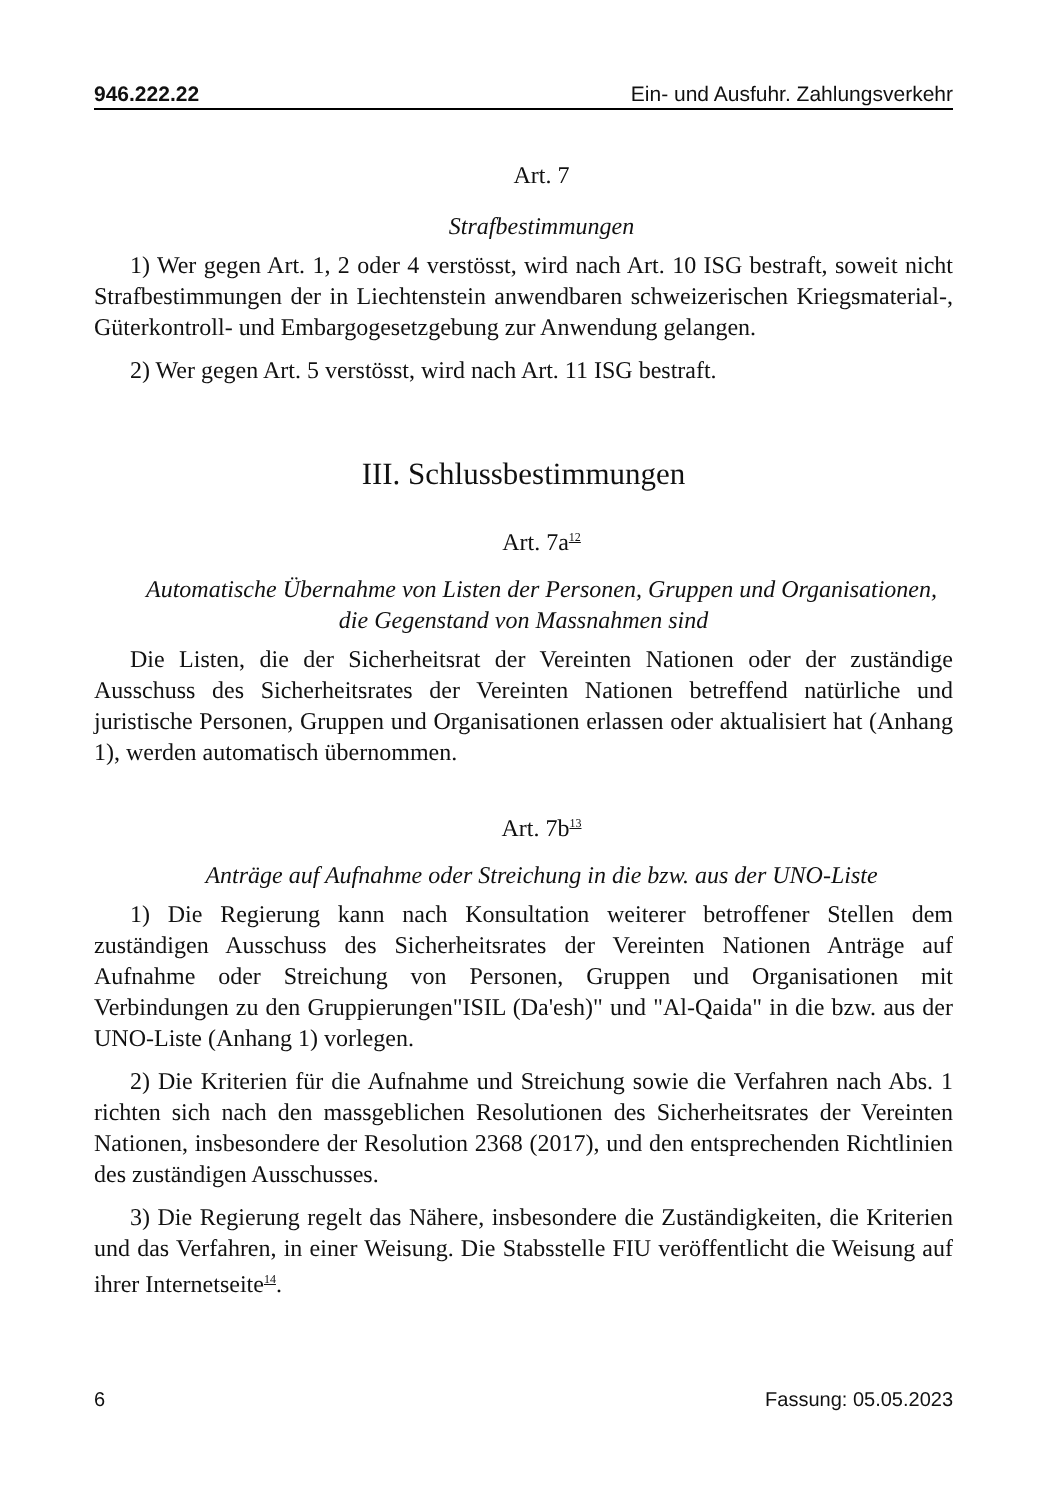946.222.22 Ein- und Ausfuhr. Zahlungsverkehr
Art. 7
Strafbestimmungen
1) Wer gegen Art. 1, 2 oder 4 verstösst, wird nach Art. 10 ISG bestraft, soweit nicht Strafbestimmungen der in Liechtenstein anwendbaren schweizerischen Kriegsmaterial-, Güterkontroll- und Embargogesetzgebung zur Anwendung gelangen.
2) Wer gegen Art. 5 verstösst, wird nach Art. 11 ISG bestraft.
III. Schlussbestimmungen
Art. 7a<sup>12</sup>
Automatische Übernahme von Listen der Personen, Gruppen und Organisationen, die Gegenstand von Massnahmen sind
Die Listen, die der Sicherheitsrat der Vereinten Nationen oder der zuständige Ausschuss des Sicherheitsrates der Vereinten Nationen betreffend natürliche und juristische Personen, Gruppen und Organisationen erlassen oder aktualisiert hat (Anhang 1), werden automatisch übernommen.
Art. 7b<sup>13</sup>
Anträge auf Aufnahme oder Streichung in die bzw. aus der UNO-Liste
1) Die Regierung kann nach Konsultation weiterer betroffener Stellen dem zuständigen Ausschuss des Sicherheitsrates der Vereinten Nationen Anträge auf Aufnahme oder Streichung von Personen, Gruppen und Organisationen mit Verbindungen zu den Gruppierungen"ISIL (Da'esh)" und "Al-Qaida" in die bzw. aus der UNO-Liste (Anhang 1) vorlegen.
2) Die Kriterien für die Aufnahme und Streichung sowie die Verfahren nach Abs. 1 richten sich nach den massgeblichen Resolutionen des Sicherheitsrates der Vereinten Nationen, insbesondere der Resolution 2368 (2017), und den entsprechenden Richtlinien des zuständigen Ausschusses.
3) Die Regierung regelt das Nähere, insbesondere die Zuständigkeiten, die Kriterien und das Verfahren, in einer Weisung. Die Stabsstelle FIU veröffentlicht die Weisung auf ihrer Internetseite<sup>14</sup>.
6 Fassung: 05.05.2023